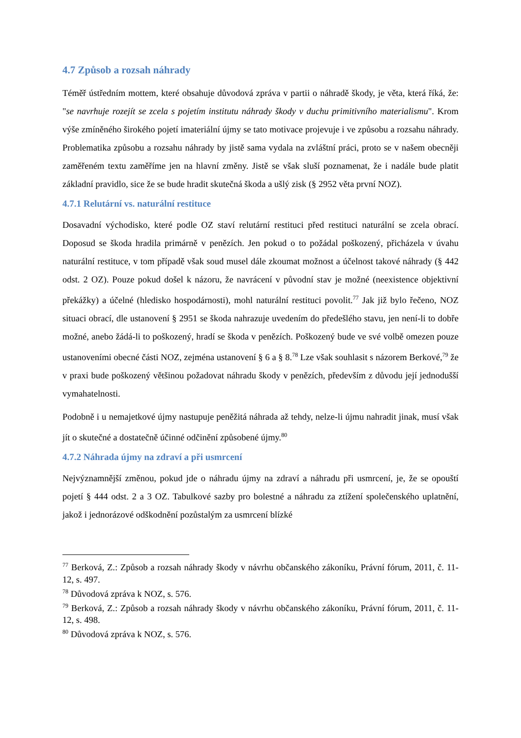4.7 Způsob a rozsah náhrady
Téměř ústředním mottem, které obsahuje důvodová zpráva v partii o náhradě škody, je věta, která říká, že: "se navrhuje rozejít se zcela s pojetím institutu náhrady škody v duchu primitivního materialismu". Krom výše zmíněného širokého pojetí imateriální újmy se tato motivace projevuje i ve způsobu a rozsahu náhrady. Problematika způsobu a rozsahu náhrady by jistě sama vydala na zvláštní práci, proto se v našem obecněji zaměřeném textu zaměříme jen na hlavní změny. Jistě se však sluší poznamenat, že i nadále bude platit základní pravidlo, sice že se bude hradit skutečná škoda a ušlý zisk (§ 2952 věta první NOZ).
4.7.1 Relutární vs. naturální restituce
Dosavadní východisko, které podle OZ staví relutární restituci před restituci naturální se zcela obrací. Doposud se škoda hradila primárně v penězích. Jen pokud o to požádal poškozený, přicházela v úvahu naturální restituce, v tom případě však soud musel dále zkoumat možnost a účelnost takové náhrady (§ 442 odst. 2 OZ). Pouze pokud došel k názoru, že navrácení v původní stav je možné (neexistence objektivní překážky) a účelné (hledisko hospodárnosti), mohl naturální restituci povolit.<sup>77</sup> Jak již bylo řečeno, NOZ situaci obrací, dle ustanovení § 2951 se škoda nahrazuje uvedením do předešlého stavu, jen není-li to dobře možné, anebo žádá-li to poškozený, hradí se škoda v penězích. Poškozený bude ve své volbě omezen pouze ustanoveními obecné části NOZ, zejména ustanovení § 6 a § 8.<sup>78</sup> Lze však souhlasit s názorem Berkové,<sup>79</sup> že v praxi bude poškozený většinou požadovat náhradu škody v penězích, především z důvodu její jednodušší vymahatelnosti.
Podobně i u nemajetkové újmy nastupuje peněžitá náhrada až tehdy, nelze-li újmu nahradit jinak, musí však jít o skutečné a dostatečně účinné odčinění způsobené újmy.<sup>80</sup>
4.7.2 Náhrada újmy na zdraví a při usmrcení
Nejvýznamnější změnou, pokud jde o náhradu újmy na zdraví a náhradu při usmrcení, je, že se opouští pojetí § 444 odst. 2 a 3 OZ. Tabulkové sazby pro bolestné a náhradu za ztížení společenského uplatnění, jakož i jednorázové odškodnění pozůstalým za usmrcení blízké
<sup>77</sup> Berková, Z.: Způsob a rozsah náhrady škody v návrhu občanského zákoníku, Právní fórum, 2011, č. 11-12, s. 497.
<sup>78</sup> Důvodová zpráva k NOZ, s. 576.
<sup>79</sup> Berková, Z.: Způsob a rozsah náhrady škody v návrhu občanského zákoníku, Právní fórum, 2011, č. 11-12, s. 498.
<sup>80</sup> Důvodová zpráva k NOZ, s. 576.